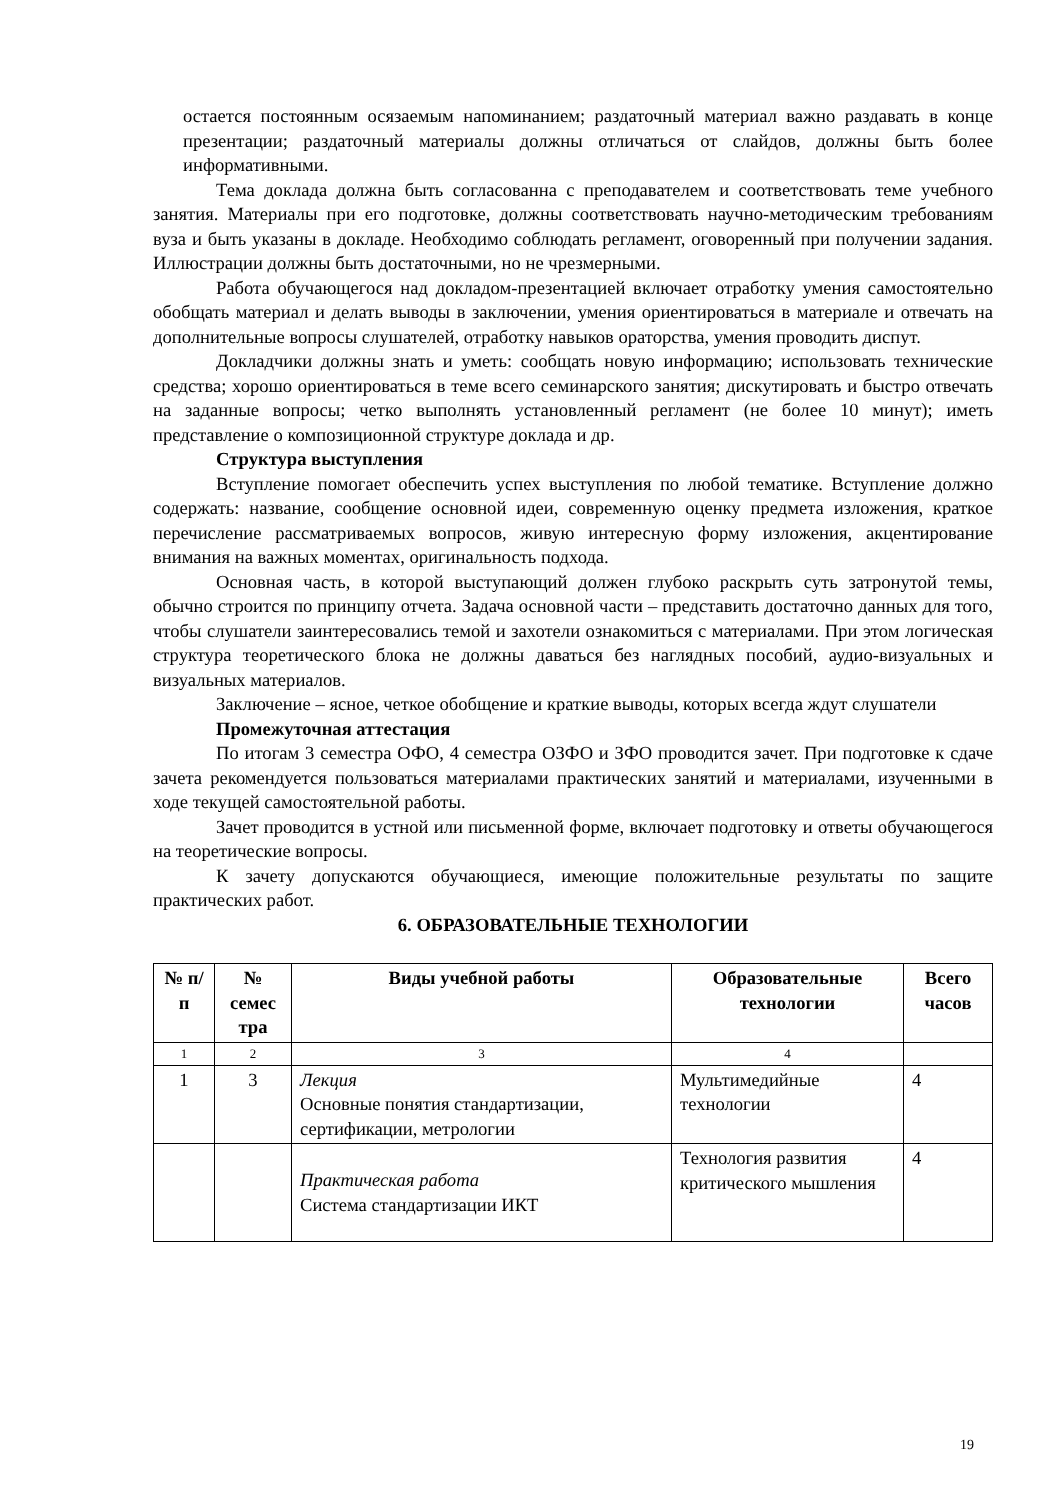остается постоянным осязаемым напоминанием; раздаточный материал важно раздавать в конце презентации; раздаточный материалы должны отличаться от слайдов, должны быть более информативными.
Тема доклада должна быть согласованна с преподавателем и соответствовать теме учебного занятия. Материалы при его подготовке, должны соответствовать научно-методическим требованиям вуза и быть указаны в докладе. Необходимо соблюдать регламент, оговоренный при получении задания. Иллюстрации должны быть достаточными, но не чрезмерными.
Работа обучающегося над докладом-презентацией включает отработку умения самостоятельно обобщать материал и делать выводы в заключении, умения ориентироваться в материале и отвечать на дополнительные вопросы слушателей, отработку навыков ораторства, умения проводить диспут.
Докладчики должны знать и уметь: сообщать новую информацию; использовать технические средства; хорошо ориентироваться в теме всего семинарского занятия; дискутировать и быстро отвечать на заданные вопросы; четко выполнять установленный регламент (не более 10 минут); иметь представление о композиционной структуре доклада и др.
Структура выступления
Вступление помогает обеспечить успех выступления по любой тематике. Вступление должно содержать: название, сообщение основной идеи, современную оценку предмета изложения, краткое перечисление рассматриваемых вопросов, живую интересную форму изложения, акцентирование внимания на важных моментах, оригинальность подхода.
Основная часть, в которой выступающий должен глубоко раскрыть суть затронутой темы, обычно строится по принципу отчета. Задача основной части – представить достаточно данных для того, чтобы слушатели заинтересовались темой и захотели ознакомиться с материалами. При этом логическая структура теоретического блока не должны даваться без наглядных пособий, аудио-визуальных и визуальных материалов.
Заключение – ясное, четкое обобщение и краткие выводы, которых всегда ждут слушатели
Промежуточная аттестация
По итогам 3 семестра ОФО, 4 семестра ОЗФО и ЗФО проводится зачет. При подготовке к сдаче зачета рекомендуется пользоваться материалами практических занятий и материалами, изученными в ходе текущей самостоятельной работы.
Зачет проводится в устной или письменной форме, включает подготовку и ответы обучающегося на теоретические вопросы.
К зачету допускаются обучающиеся, имеющие положительные результаты по защите практических работ.
6. ОБРАЗОВАТЕЛЬНЫЕ ТЕХНОЛОГИИ
| № п/п | № семес тра | Виды учебной работы | Образовательные технологии | Всего часов |
| --- | --- | --- | --- | --- |
| 1 | 2 | 3 | 4 | |
| 1 | 3 | Лекция Основные понятия стандартизации, сертификации, метрологии | Мультимедийные технологии | 4 |
| | | Практическая работа Система стандартизации ИКТ | Технология развития критического мышления | 4 |
19